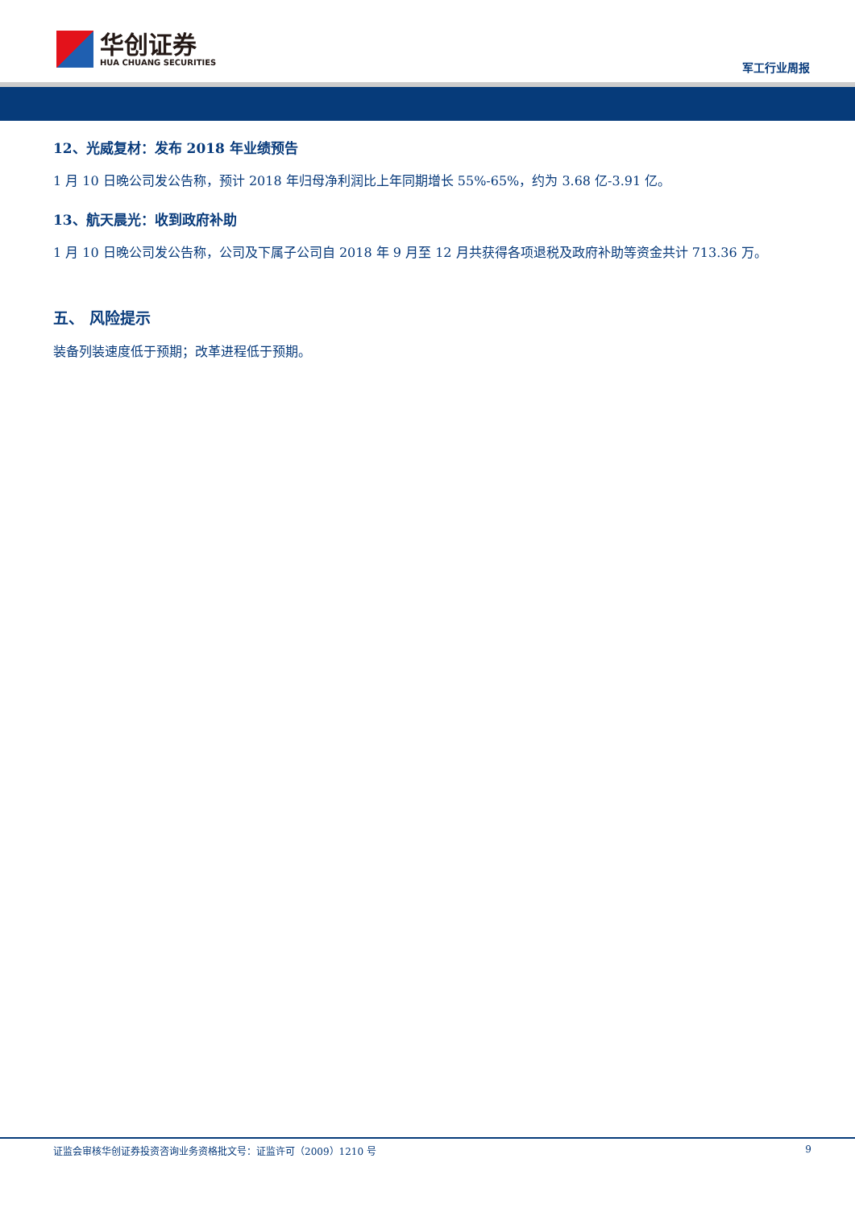华创证券
HUA CHUANG SECURITIES
军工行业周报
12、光威复材：发布 2018 年业绩预告
1 月 10 日晚公司发公告称，预计 2018 年归母净利润比上年同期增长 55%-65%，约为 3.68 亿-3.91 亿。
13、航天晨光：收到政府补助
1 月 10 日晚公司发公告称，公司及下属子公司自 2018 年 9 月至 12 月共获得各项退税及政府补助等资金共计 713.36 万。
五、 风险提示
装备列装速度低于预期；改革进程低于预期。
证监会审核华创证券投资咨询业务资格批文号：证监许可（2009）1210 号 9